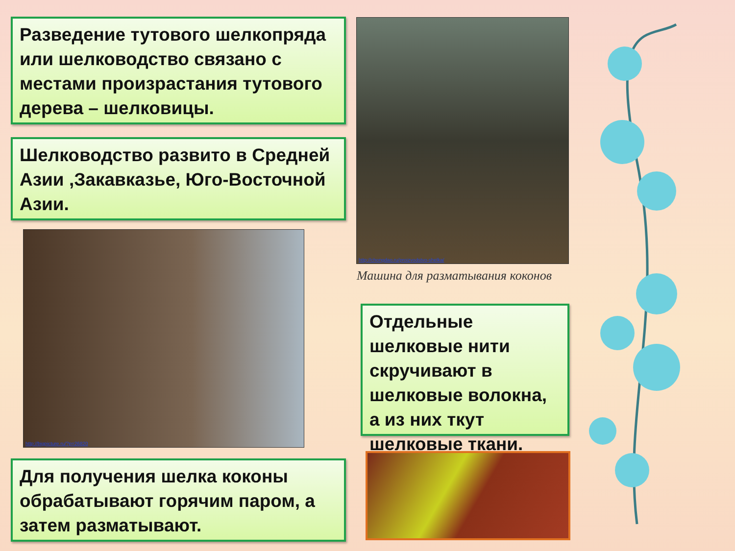Разведение тутового шелкопряда или шелководство связано с местами произрастания тутового дерева – шелковицы.
Шелководство развито в Средней Азии ,Закавказье, Юго-Восточной Азии.
http://chongdao.ru/proizvodstvo-shelka/
Машина для разматывания коконов
http://bigpicture.ru/?p=26820
Отдельные шелковые нити скручивают в шелковые волокна, а из них ткут шелковые ткани.
Для получения шелка коконы обрабатывают горячим паром, а затем разматывают.